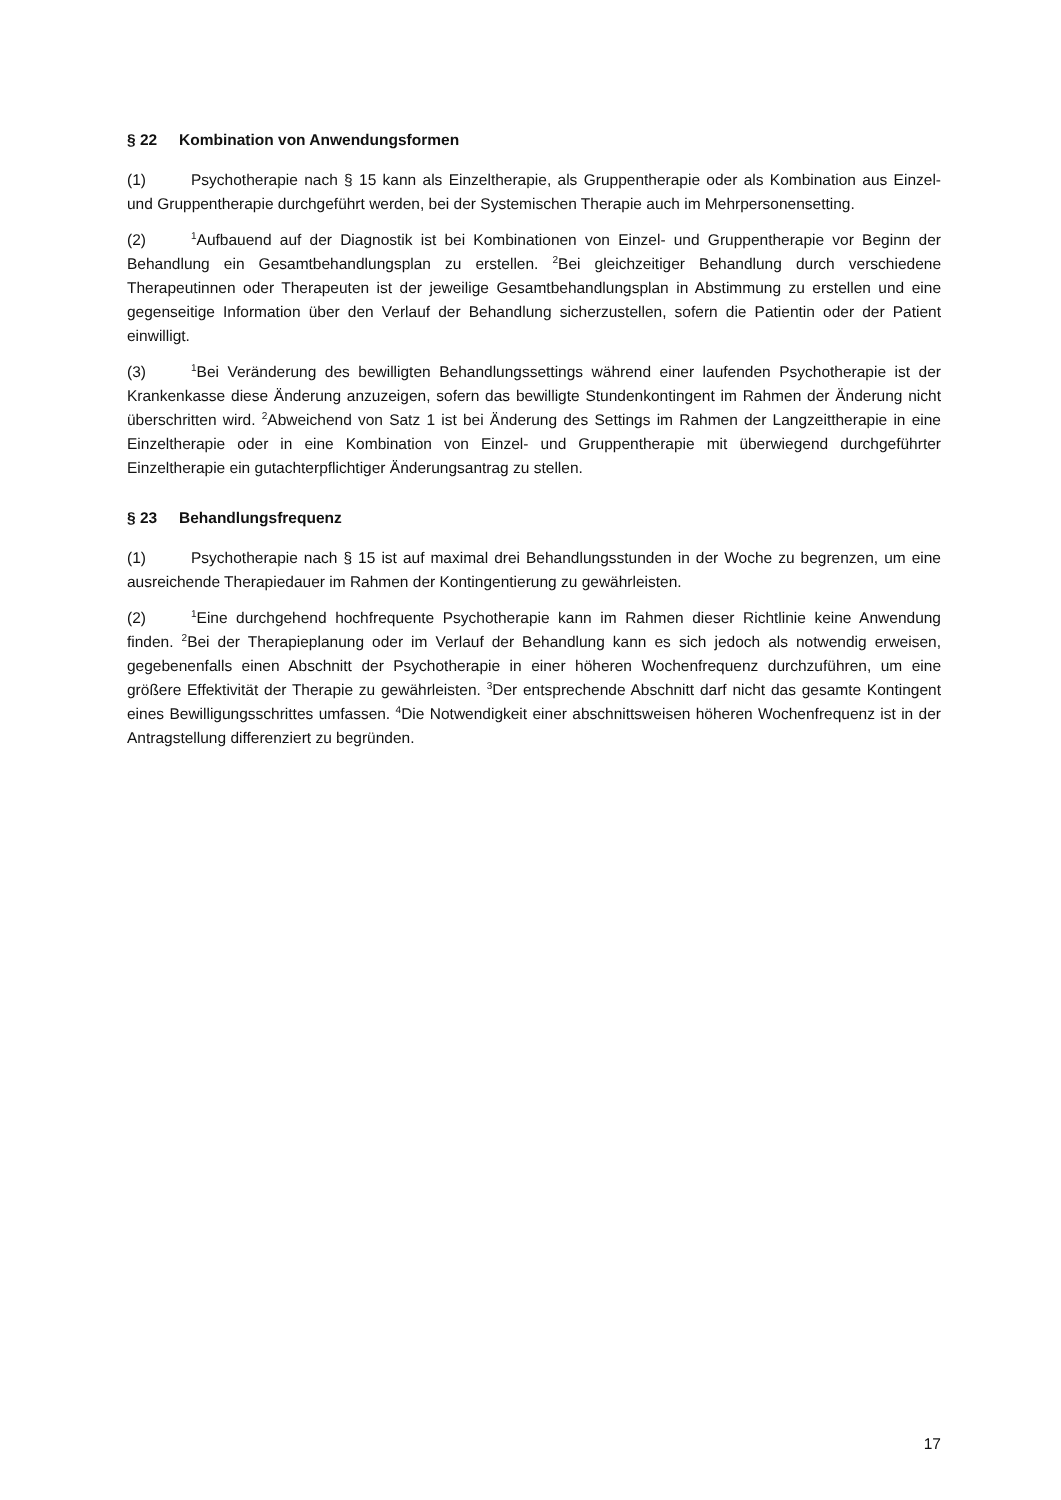§ 22 Kombination von Anwendungsformen
(1) Psychotherapie nach § 15 kann als Einzeltherapie, als Gruppentherapie oder als Kombination aus Einzel- und Gruppentherapie durchgeführt werden, bei der Systemischen Therapie auch im Mehrpersonensetting.
(2)<sup>1</sup>Aufbauend auf der Diagnostik ist bei Kombinationen von Einzel- und Gruppentherapie vor Beginn der Behandlung ein Gesamtbehandlungsplan zu erstellen. <sup>2</sup>Bei gleichzeitiger Behandlung durch verschiedene Therapeutinnen oder Therapeuten ist der jeweilige Gesamtbehandlungsplan in Abstimmung zu erstellen und eine gegenseitige Information über den Verlauf der Behandlung sicherzustellen, sofern die Patientin oder der Patient einwilligt.
(3)<sup>1</sup>Bei Veränderung des bewilligten Behandlungssettings während einer laufenden Psychotherapie ist der Krankenkasse diese Änderung anzuzeigen, sofern das bewilligte Stundenkontingent im Rahmen der Änderung nicht überschritten wird. <sup>2</sup>Abweichend von Satz 1 ist bei Änderung des Settings im Rahmen der Langzeittherapie in eine Einzeltherapie oder in eine Kombination von Einzel- und Gruppentherapie mit überwiegend durchgeführter Einzeltherapie ein gutachterpflichtiger Änderungsantrag zu stellen.
§ 23 Behandlungsfrequenz
(1) Psychotherapie nach § 15 ist auf maximal drei Behandlungsstunden in der Woche zu begrenzen, um eine ausreichende Therapiedauer im Rahmen der Kontingentierung zu gewährleisten.
(2)<sup>1</sup>Eine durchgehend hochfrequente Psychotherapie kann im Rahmen dieser Richtlinie keine Anwendung finden. <sup>2</sup>Bei der Therapieplanung oder im Verlauf der Behandlung kann es sich jedoch als notwendig erweisen, gegebenenfalls einen Abschnitt der Psychotherapie in einer höheren Wochenfrequenz durchzuführen, um eine größere Effektivität der Therapie zu gewährleisten. <sup>3</sup>Der entsprechende Abschnitt darf nicht das gesamte Kontingent eines Bewilligungsschrittes umfassen. <sup>4</sup>Die Notwendigkeit einer abschnittsweisen höheren Wochenfrequenz ist in der Antragstellung differenziert zu begründen.
17